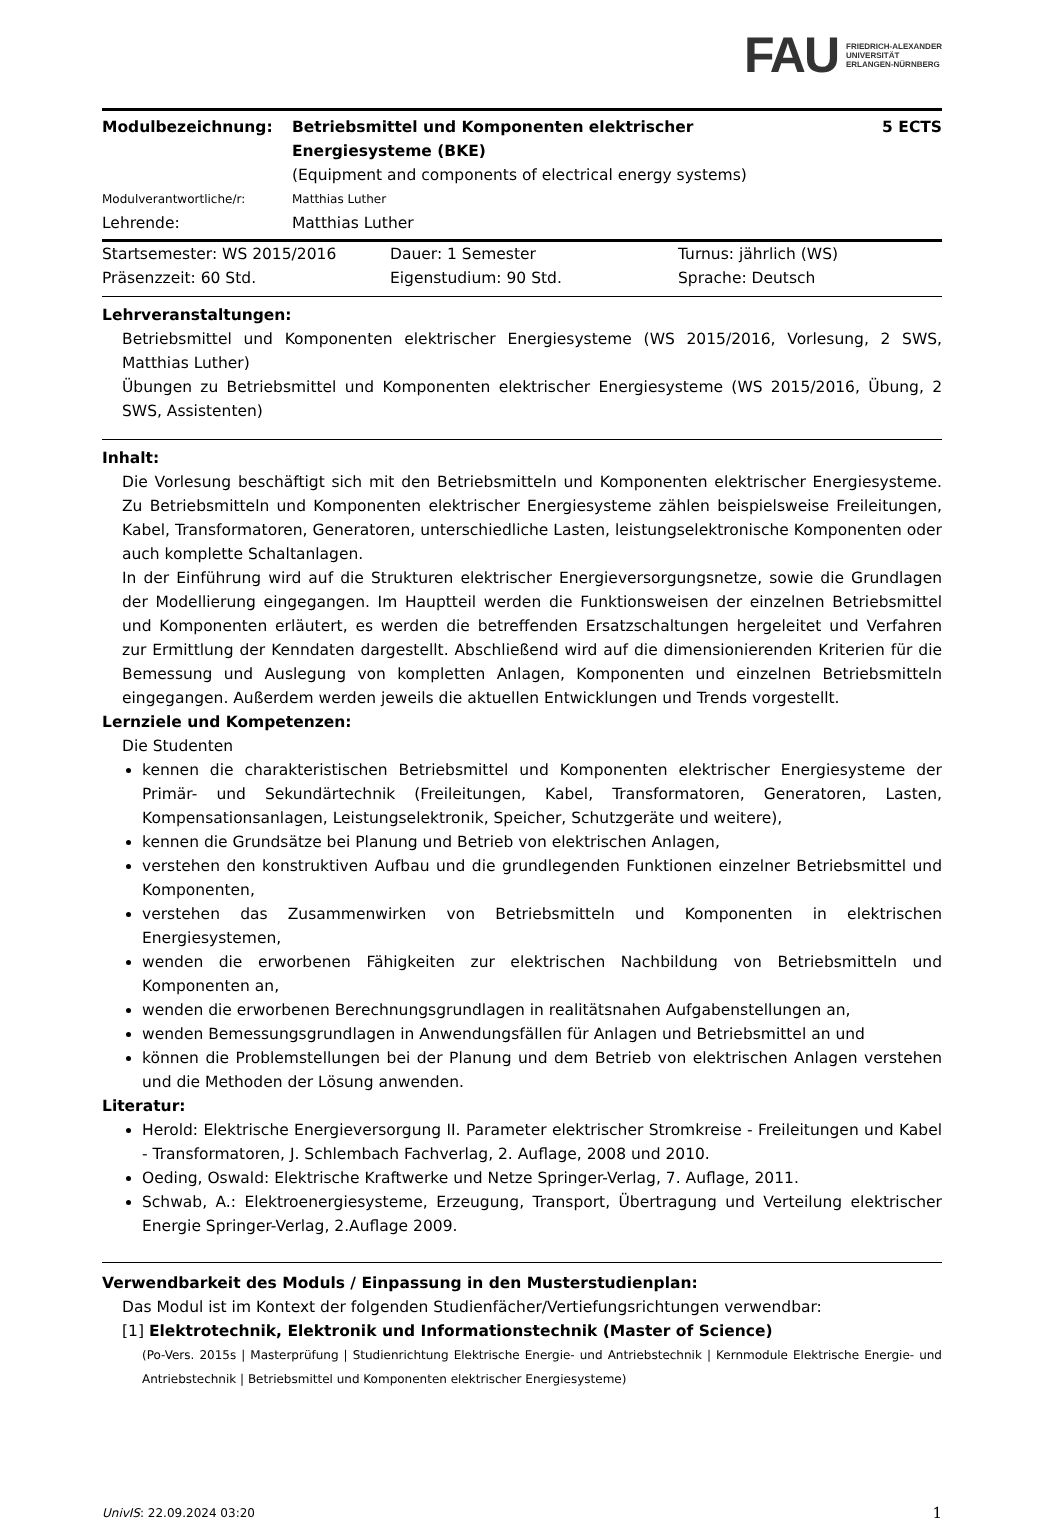FAU FRIEDRICH-ALEXANDER
UNIVERSITÄT
ERLANGEN-NÜRNBERG
Modulbezeichnung: Betriebsmittel und Komponenten elektrischer
Energiesysteme (BKE)
(Equipment and components of electrical energy systems)
5 ECTS
Modulverantwortliche/r: Matthias Luther
Lehrende: Matthias Luther
Startsemester: WS 2015/2016 Dauer: 1 Semester Turnus: jährlich (WS)
Präsenzzeit: 60 Std. Eigenstudium: 90 Std. Sprache: Deutsch
Lehrveranstaltungen:
Betriebsmittel und Komponenten elektrischer Energiesysteme (WS 2015/2016, Vorlesung, 2 SWS, Matthias Luther)
Übungen zu Betriebsmittel und Komponenten elektrischer Energiesysteme (WS 2015/2016, Übung, 2 SWS, Assistenten)
Inhalt:
Die Vorlesung beschäftigt sich mit den Betriebsmitteln und Komponenten elektrischer Energiesysteme. Zu Betriebsmitteln und Komponenten elektrischer Energiesysteme zählen beispielsweise Freileitungen, Kabel, Transformatoren, Generatoren, unterschiedliche Lasten, leistungselektronische Komponenten oder auch komplette Schaltanlagen.
In der Einführung wird auf die Strukturen elektrischer Energieversorgungsnetze, sowie die Grundlagen der Modellierung eingegangen. Im Hauptteil werden die Funktionsweisen der einzelnen Betriebsmittel und Komponenten erläutert, es werden die betreffenden Ersatzschaltungen hergeleitet und Verfahren zur Ermittlung der Kenndaten dargestellt. Abschließend wird auf die dimensionierenden Kriterien für die Bemessung und Auslegung von kompletten Anlagen, Komponenten und einzelnen Betriebsmitteln eingegangen. Außerdem werden jeweils die aktuellen Entwicklungen und Trends vorgestellt.
Lernziele und Kompetenzen:
Die Studenten
kennen die charakteristischen Betriebsmittel und Komponenten elektrischer Energiesysteme der Primär- und Sekundärtechnik (Freileitungen, Kabel, Transformatoren, Generatoren, Lasten, Kompensationsanlagen, Leistungselektronik, Speicher, Schutzgeräte und weitere),
kennen die Grundsätze bei Planung und Betrieb von elektrischen Anlagen,
verstehen den konstruktiven Aufbau und die grundlegenden Funktionen einzelner Betriebsmittel und Komponenten,
verstehen das Zusammenwirken von Betriebsmitteln und Komponenten in elektrischen Energiesystemen,
wenden die erworbenen Fähigkeiten zur elektrischen Nachbildung von Betriebsmitteln und Komponenten an,
wenden die erworbenen Berechnungsgrundlagen in realitätsnahen Aufgabenstellungen an,
wenden Bemessungsgrundlagen in Anwendungsfällen für Anlagen und Betriebsmittel an und
können die Problemstellungen bei der Planung und dem Betrieb von elektrischen Anlagen verstehen und die Methoden der Lösung anwenden.
Literatur:
Herold: Elektrische Energieversorgung II. Parameter elektrischer Stromkreise - Freileitungen und Kabel - Transformatoren, J. Schlembach Fachverlag, 2. Auflage, 2008 und 2010.
Oeding, Oswald: Elektrische Kraftwerke und Netze Springer-Verlag, 7. Auflage, 2011.
Schwab, A.: Elektroenergiesysteme, Erzeugung, Transport, Übertragung und Verteilung elektrischer Energie Springer-Verlag, 2.Auflage 2009.
Verwendbarkeit des Moduls / Einpassung in den Musterstudienplan:
Das Modul ist im Kontext der folgenden Studienfächer/Vertiefungsrichtungen verwendbar:
[1] Elektrotechnik, Elektronik und Informationstechnik (Master of Science)
(Po-Vers. 2015s | Masterprüfung | Studienrichtung Elektrische Energie- und Antriebstechnik | Kernmodule Elektrische Energie- und Antriebstechnik | Betriebsmittel und Komponenten elektrischer Energiesysteme)
UnivIS: 22.09.2024 03:20 1